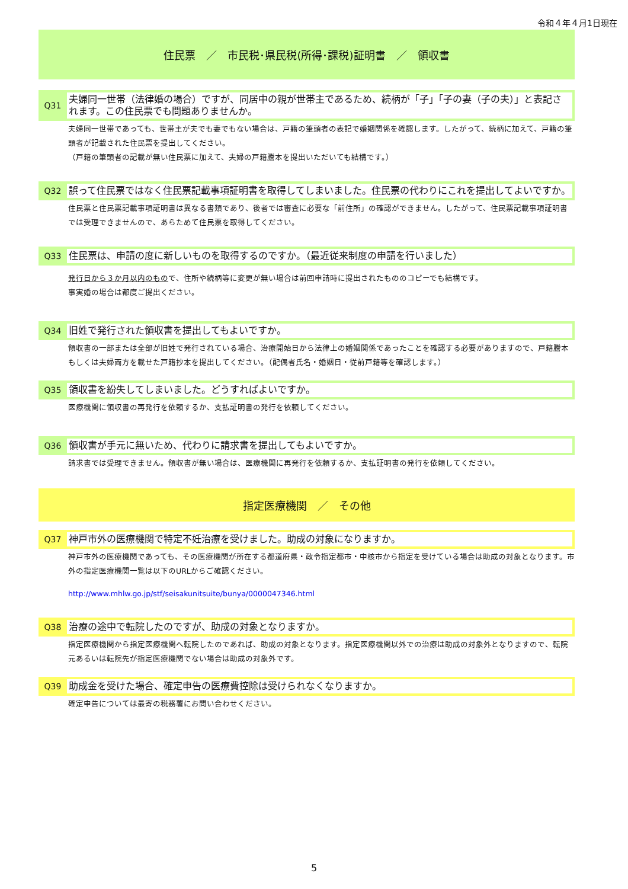令和４年４月1日現在
住民票　／　市民税･県民税(所得･課税)証明書　／　領収書
Q31
夫婦同一世帯（法律婚の場合）ですが、同居中の親が世帯主であるため、続柄が「子」「子の妻（子の夫）」と表記されます。この住民票でも問題ありませんか。
夫婦同一世帯であっても、世帯主が夫でも妻でもない場合は、戸籍の筆頭者の表記で婚姻関係を確認します。したがって、続柄に加えて、戸籍の筆頭者が記載された住民票を提出してください。
（戸籍の筆頭者の記載が無い住民票に加えて、夫婦の戸籍謄本を提出いただいても結構です。）
Q32
誤って住民票ではなく住民票記載事項証明書を取得してしまいました。住民票の代わりにこれを提出してよいですか。
住民票と住民票記載事項証明書は異なる書類であり、後者では審査に必要な「前住所」の確認ができません。したがって、住民票記載事項証明書では受理できませんので、あらためて住民票を取得してください。
Q33
住民票は、申請の度に新しいものを取得するのですか。（最近従来制度の申請を行いました）
発行日から３か月以内のもので、住所や続柄等に変更が無い場合は前回申請時に提出されたもののコピーでも結構です。
事実婚の場合は都度ご提出ください。
Q34
旧姓で発行された領収書を提出してもよいですか。
領収書の一部または全部が旧姓で発行されている場合、治療開始日から法律上の婚姻関係であったことを確認する必要がありますので、戸籍謄本もしくは夫婦両方を載せた戸籍抄本を提出してください。（配偶者氏名・婚姻日・従前戸籍等を確認します。）
Q35
領収書を紛失してしまいました。どうすればよいですか。
医療機関に領収書の再発行を依頼するか、支払証明書の発行を依頼してください。
Q36
領収書が手元に無いため、代わりに請求書を提出してもよいですか。
請求書では受理できません。領収書が無い場合は、医療機関に再発行を依頼するか、支払証明書の発行を依頼してください。
指定医療機関　／　その他
Q37
神戸市外の医療機関で特定不妊治療を受けました。助成の対象になりますか。
神戸市外の医療機関であっても、その医療機関が所在する都道府県・政令指定都市・中核市から指定を受けている場合は助成の対象となります。市外の指定医療機関一覧は以下のURLからご確認ください。
http://www.mhlw.go.jp/stf/seisakunitsuite/bunya/0000047346.html
Q38
治療の途中で転院したのですが、助成の対象となりますか。
指定医療機関から指定医療機関へ転院したのであれば、助成の対象となります。指定医療機関以外での治療は助成の対象外となりますので、転院元あるいは転院先が指定医療機関でない場合は助成の対象外です。
Q39
助成金を受けた場合、確定申告の医療費控除は受けられなくなりますか。
確定申告については最寄の税務署にお問い合わせください。
5